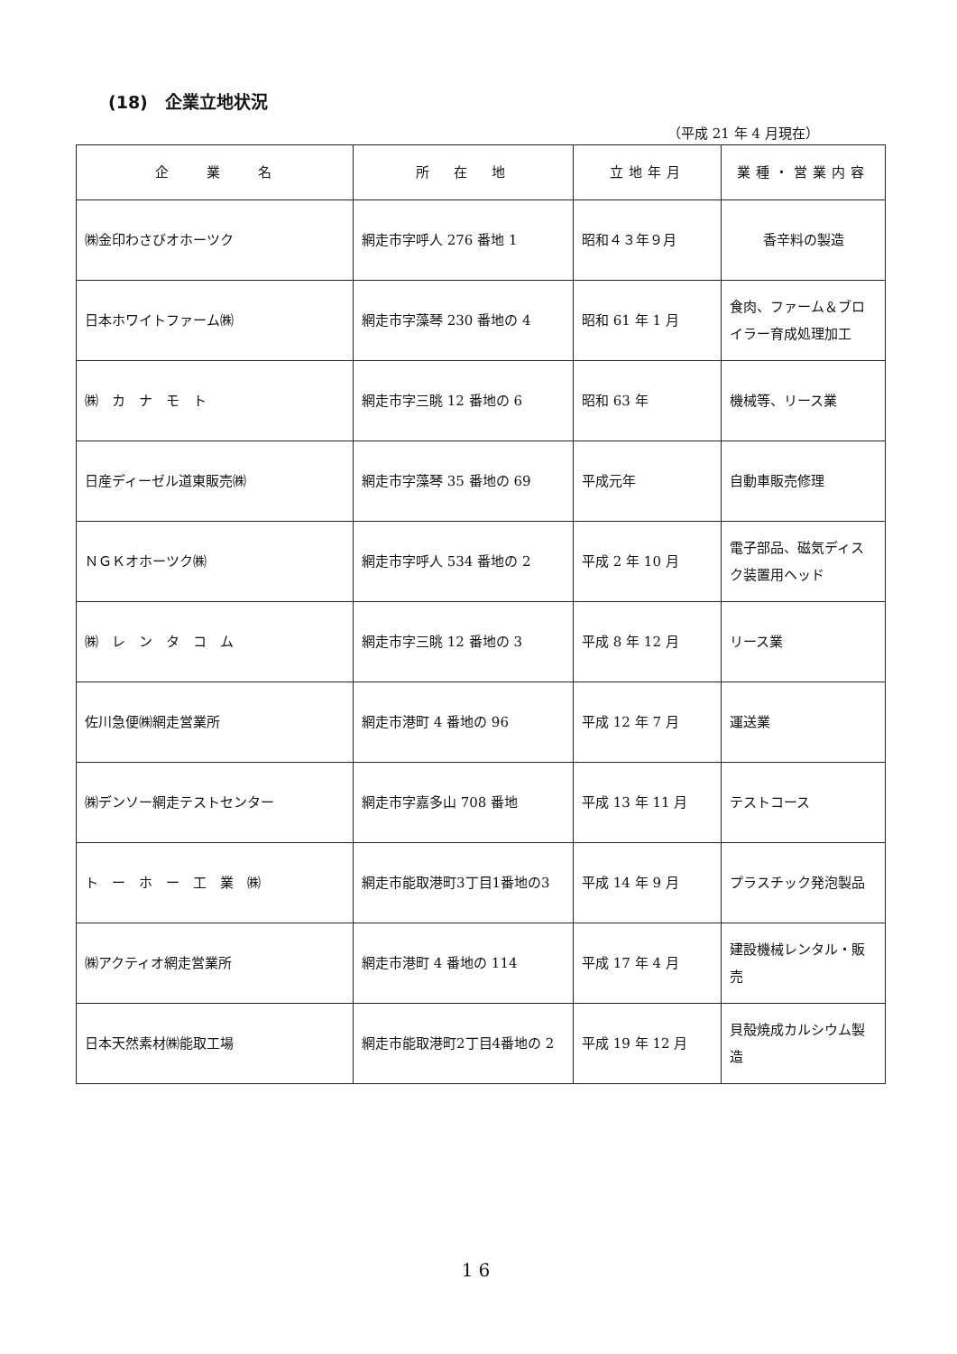(18)　企業立地状況
（平成 21 年 4 月現在）
| 企 業 名 | 所 在 地 | 立地年月 | 業種・営業内容 |
| --- | --- | --- | --- |
| ㈱金印わさびオホーツク | 網走市字呼人 276 番地 1 | 昭和４３年９月 | 香辛料の製造 |
| 日本ホワイトファーム㈱ | 網走市字藻琴 230 番地の 4 | 昭和 61 年 1 月 | 食肉、ファーム＆ブロイラー育成処理加工 |
| ㈱ カ ナ モ ト | 網走市字三眺 12 番地の 6 | 昭和 63 年 | 機械等、リース業 |
| 日産ディーゼル道東販売㈱ | 網走市字藻琴 35 番地の 69 | 平成元年 | 自動車販売修理 |
| ＮＧＫオホーツク㈱ | 網走市字呼人 534 番地の 2 | 平成 2 年 10 月 | 電子部品、磁気ディスク装置用ヘッド |
| ㈱ レ ン タ コ ム | 網走市字三眺 12 番地の 3 | 平成 8 年 12 月 | リース業 |
| 佐川急便㈱網走営業所 | 網走市港町 4 番地の 96 | 平成 12 年 7 月 | 運送業 |
| ㈱デンソー網走テストセンター | 網走市字嘉多山 708 番地 | 平成 13 年 11 月 | テストコース |
| ト ー ホ ー 工 業 ㈱ | 網走市能取港町3丁目1番地の3 | 平成 14 年 9 月 | プラスチック発泡製品 |
| ㈱アクティオ網走営業所 | 網走市港町 4 番地の 114 | 平成 17 年 4 月 | 建設機械レンタル・販売 |
| 日本天然素材㈱能取工場 | 網走市能取港町2丁目4番地の 2 | 平成 19 年 12 月 | 貝殻焼成カルシウム製造 |
16